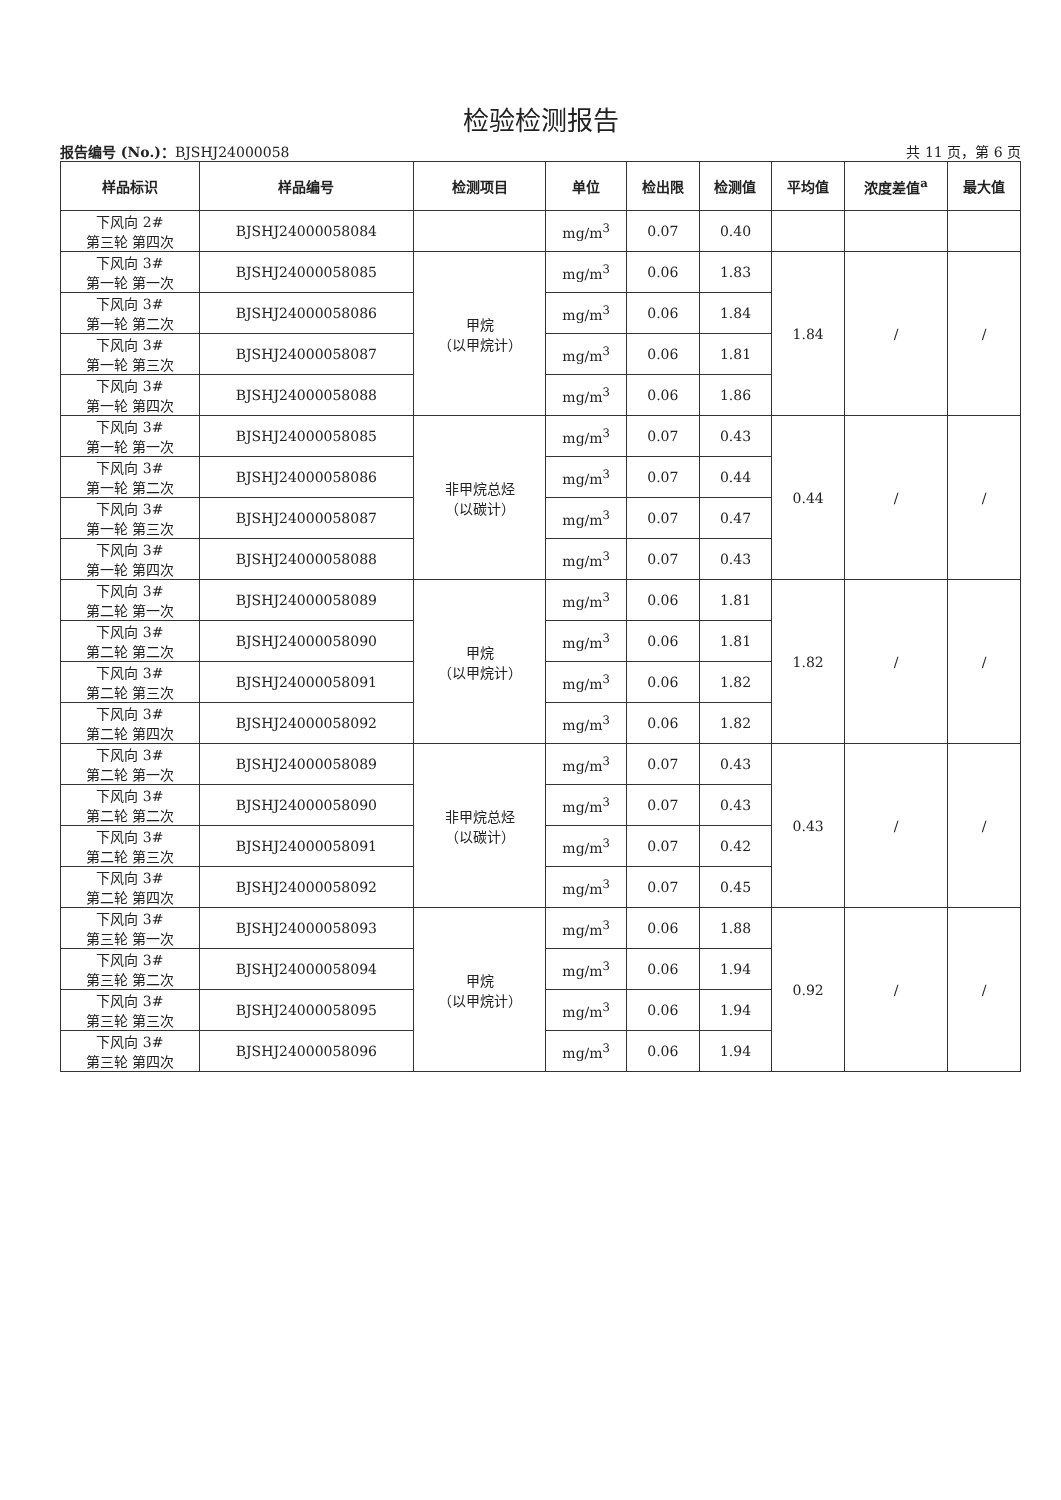检验检测报告
报告编号 (No.)：BJSHJ24000058 共 11 页，第 6 页
| 样品标识 | 样品编号 | 检测项目 | 单位 | 检出限 | 检测值 | 平均值 | 浓度差值<sup>a</sup> | 最大值 |
| --- | --- | --- | --- | --- | --- | --- | --- | --- |
| 下风向 2# 第三轮 第四次 | BJSHJ24000058084 | | mg/m<sup>3</sup> | 0.07 | 0.40 | | | |
| 下风向 3# 第一轮 第一次 | BJSHJ24000058085 | 甲烷 （以甲烷计） | mg/m<sup>3</sup> | 0.06 | 1.83 | 1.84 | / | / |
| 下风向 3# 第一轮 第二次 | BJSHJ24000058086 | | mg/m<sup>3</sup> | 0.06 | 1.84 | | | |
| 下风向 3# 第一轮 第三次 | BJSHJ24000058087 | | mg/m<sup>3</sup> | 0.06 | 1.81 | | | |
| 下风向 3# 第一轮 第四次 | BJSHJ24000058088 | | mg/m<sup>3</sup> | 0.06 | 1.86 | | | |
| 下风向 3# 第一轮 第一次 | BJSHJ24000058085 | 非甲烷总烃 （以碳计） | mg/m<sup>3</sup> | 0.07 | 0.43 | 0.44 | / | / |
| 下风向 3# 第一轮 第二次 | BJSHJ24000058086 | | mg/m<sup>3</sup> | 0.07 | 0.44 | | | |
| 下风向 3# 第一轮 第三次 | BJSHJ24000058087 | | mg/m<sup>3</sup> | 0.07 | 0.47 | | | |
| 下风向 3# 第一轮 第四次 | BJSHJ24000058088 | | mg/m<sup>3</sup> | 0.07 | 0.43 | | | |
| 下风向 3# 第二轮 第一次 | BJSHJ24000058089 | 甲烷 （以甲烷计） | mg/m<sup>3</sup> | 0.06 | 1.81 | 1.82 | / | / |
| 下风向 3# 第二轮 第二次 | BJSHJ24000058090 | | mg/m<sup>3</sup> | 0.06 | 1.81 | | | |
| 下风向 3# 第二轮 第三次 | BJSHJ24000058091 | | mg/m<sup>3</sup> | 0.06 | 1.82 | | | |
| 下风向 3# 第二轮 第四次 | BJSHJ24000058092 | | mg/m<sup>3</sup> | 0.06 | 1.82 | | | |
| 下风向 3# 第二轮 第一次 | BJSHJ24000058089 | 非甲烷总烃 （以碳计） | mg/m<sup>3</sup> | 0.07 | 0.43 | 0.43 | / | / |
| 下风向 3# 第二轮 第二次 | BJSHJ24000058090 | | mg/m<sup>3</sup> | 0.07 | 0.43 | | | |
| 下风向 3# 第二轮 第三次 | BJSHJ24000058091 | | mg/m<sup>3</sup> | 0.07 | 0.42 | | | |
| 下风向 3# 第二轮 第四次 | BJSHJ24000058092 | | mg/m<sup>3</sup> | 0.07 | 0.45 | | | |
| 下风向 3# 第三轮 第一次 | BJSHJ24000058093 | 甲烷 （以甲烷计） | mg/m<sup>3</sup> | 0.06 | 1.88 | 0.92 | / | / |
| 下风向 3# 第三轮 第二次 | BJSHJ24000058094 | | mg/m<sup>3</sup> | 0.06 | 1.94 | | | |
| 下风向 3# 第三轮 第三次 | BJSHJ24000058095 | | mg/m<sup>3</sup> | 0.06 | 1.94 | | | |
| 下风向 3# 第三轮 第四次 | BJSHJ24000058096 | | mg/m<sup>3</sup> | 0.06 | 1.94 | | | |